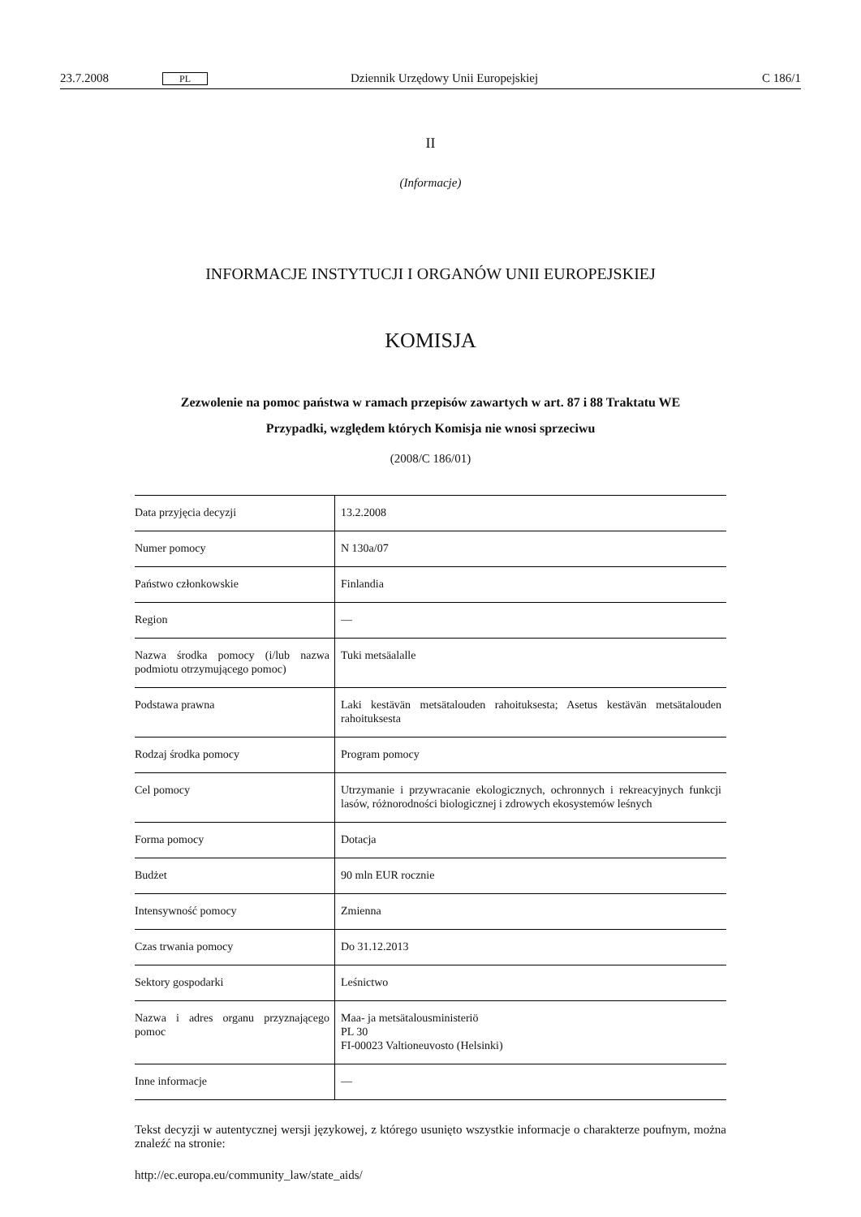23.7.2008 PL Dziennik Urzędowy Unii Europejskiej C 186/1
II
(Informacje)
INFORMACJE INSTYTUCJI I ORGANÓW UNII EUROPEJSKIEJ
KOMISJA
Zezwolenie na pomoc państwa w ramach przepisów zawartych w art. 87 i 88 Traktatu WE
Przypadki, względem których Komisja nie wnosi sprzeciwu
(2008/C 186/01)
| Data przyjęcia decyzji | 13.2.2008 |
| Numer pomocy | N 130a/07 |
| Państwo członkowskie | Finlandia |
| Region | — |
| Nazwa środka pomocy (i/lub nazwa podmiotu otrzymującego pomoc) | Tuki metsäalalle |
| Podstawa prawna | Laki kestävän metsätalouden rahoituksesta; Asetus kestävän metsätalouden rahoituksesta |
| Rodzaj środka pomocy | Program pomocy |
| Cel pomocy | Utrzymanie i przywracanie ekologicznych, ochronnych i rekreacyjnych funkcji lasów, różnorodności biologicznej i zdrowych ekosystemów leśnych |
| Forma pomocy | Dotacja |
| Budżet | 90 mln EUR rocznie |
| Intensywność pomocy | Zmienna |
| Czas trwania pomocy | Do 31.12.2013 |
| Sektory gospodarki | Leśnictwo |
| Nazwa i adres organu przyznającego pomoc | Maa- ja metsätalousministeriö PL 30 FI-00023 Valtioneuvosto (Helsinki) |
| Inne informacje | — |
Tekst decyzji w autentycznej wersji językowej, z którego usunięto wszystkie informacje o charakterze poufnym, można znaleźć na stronie:
http://ec.europa.eu/community_law/state_aids/